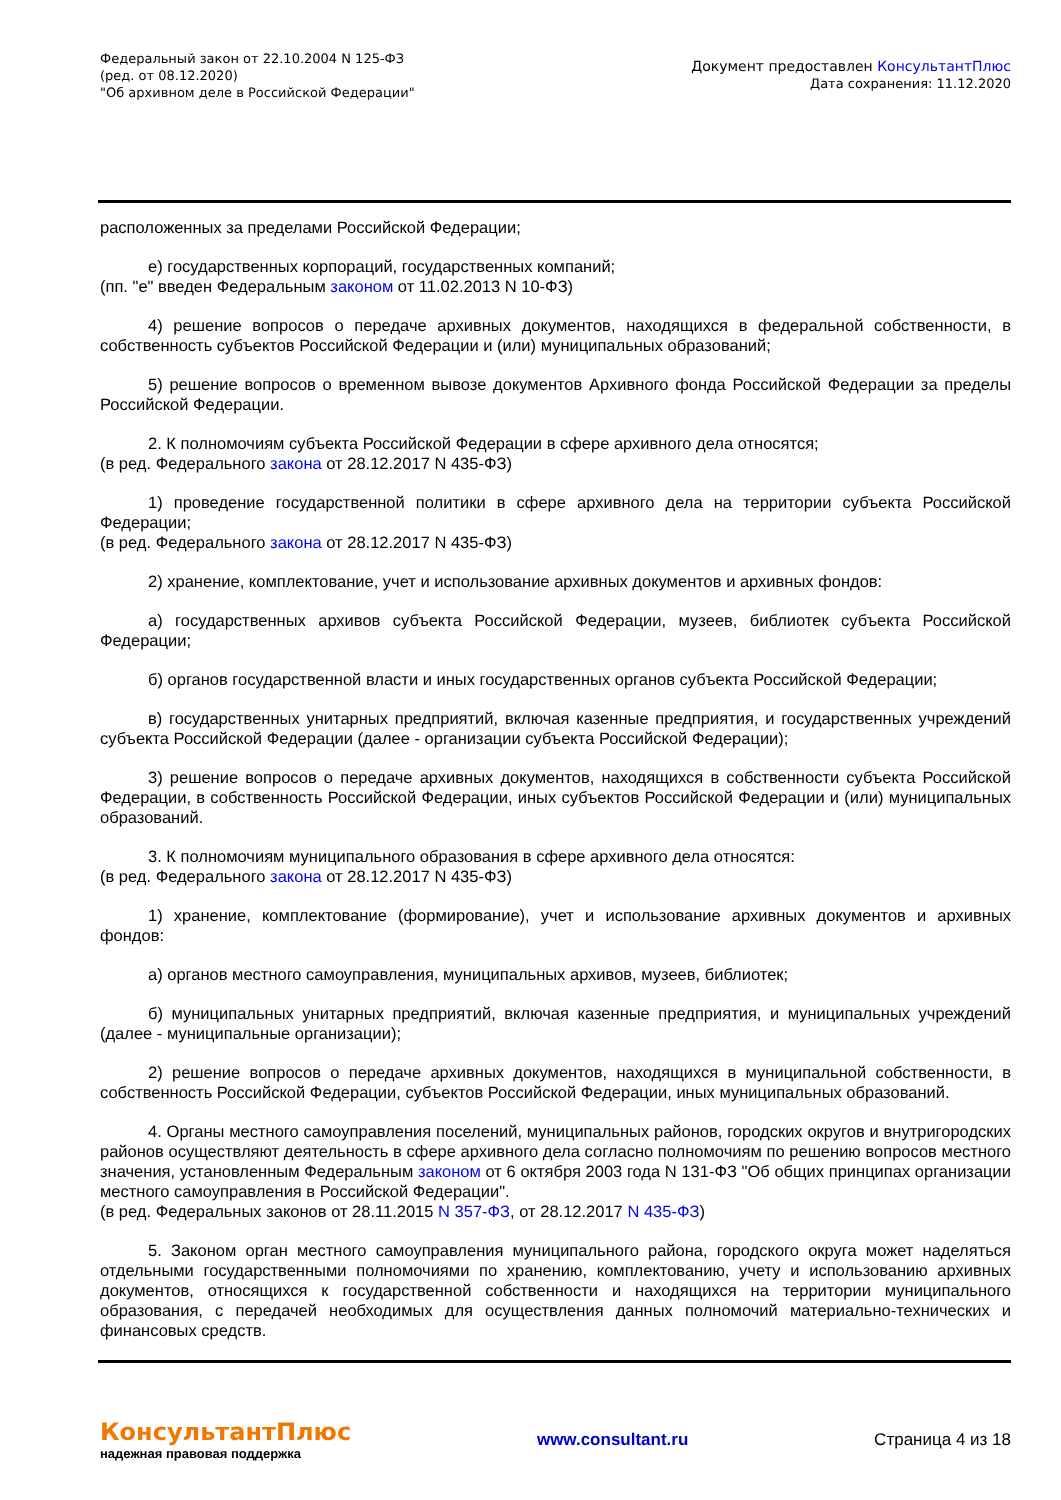Федеральный закон от 22.10.2004 N 125-ФЗ
(ред. от 08.12.2020)
"Об архивном деле в Российской Федерации"
Документ предоставлен КонсультантПлюс
Дата сохранения: 11.12.2020
расположенных за пределами Российской Федерации;
е) государственных корпораций, государственных компаний;
(пп. "е" введен Федеральным законом от 11.02.2013 N 10-ФЗ)
4) решение вопросов о передаче архивных документов, находящихся в федеральной собственности, в собственность субъектов Российской Федерации и (или) муниципальных образований;
5) решение вопросов о временном вывозе документов Архивного фонда Российской Федерации за пределы Российской Федерации.
2. К полномочиям субъекта Российской Федерации в сфере архивного дела относятся;
(в ред. Федерального закона от 28.12.2017 N 435-ФЗ)
1) проведение государственной политики в сфере архивного дела на территории субъекта Российской Федерации;
(в ред. Федерального закона от 28.12.2017 N 435-ФЗ)
2) хранение, комплектование, учет и использование архивных документов и архивных фондов:
а) государственных архивов субъекта Российской Федерации, музеев, библиотек субъекта Российской Федерации;
б) органов государственной власти и иных государственных органов субъекта Российской Федерации;
в) государственных унитарных предприятий, включая казенные предприятия, и государственных учреждений субъекта Российской Федерации (далее - организации субъекта Российской Федерации);
3) решение вопросов о передаче архивных документов, находящихся в собственности субъекта Российской Федерации, в собственность Российской Федерации, иных субъектов Российской Федерации и (или) муниципальных образований.
3. К полномочиям муниципального образования в сфере архивного дела относятся:
(в ред. Федерального закона от 28.12.2017 N 435-ФЗ)
1) хранение, комплектование (формирование), учет и использование архивных документов и архивных фондов:
а) органов местного самоуправления, муниципальных архивов, музеев, библиотек;
б) муниципальных унитарных предприятий, включая казенные предприятия, и муниципальных учреждений (далее - муниципальные организации);
2) решение вопросов о передаче архивных документов, находящихся в муниципальной собственности, в собственность Российской Федерации, субъектов Российской Федерации, иных муниципальных образований.
4. Органы местного самоуправления поселений, муниципальных районов, городских округов и внутригородских районов осуществляют деятельность в сфере архивного дела согласно полномочиям по решению вопросов местного значения, установленным Федеральным законом от 6 октября 2003 года N 131-ФЗ "Об общих принципах организации местного самоуправления в Российской Федерации".
(в ред. Федеральных законов от 28.11.2015 N 357-ФЗ, от 28.12.2017 N 435-ФЗ)
5. Законом орган местного самоуправления муниципального района, городского округа может наделяться отдельными государственными полномочиями по хранению, комплектованию, учету и использованию архивных документов, относящихся к государственной собственности и находящихся на территории муниципального образования, с передачей необходимых для осуществления данных полномочий материально-технических и финансовых средств.
КонсультантПлюс
надежная правовая поддержка
www.consultant.ru Страница 4 из 18